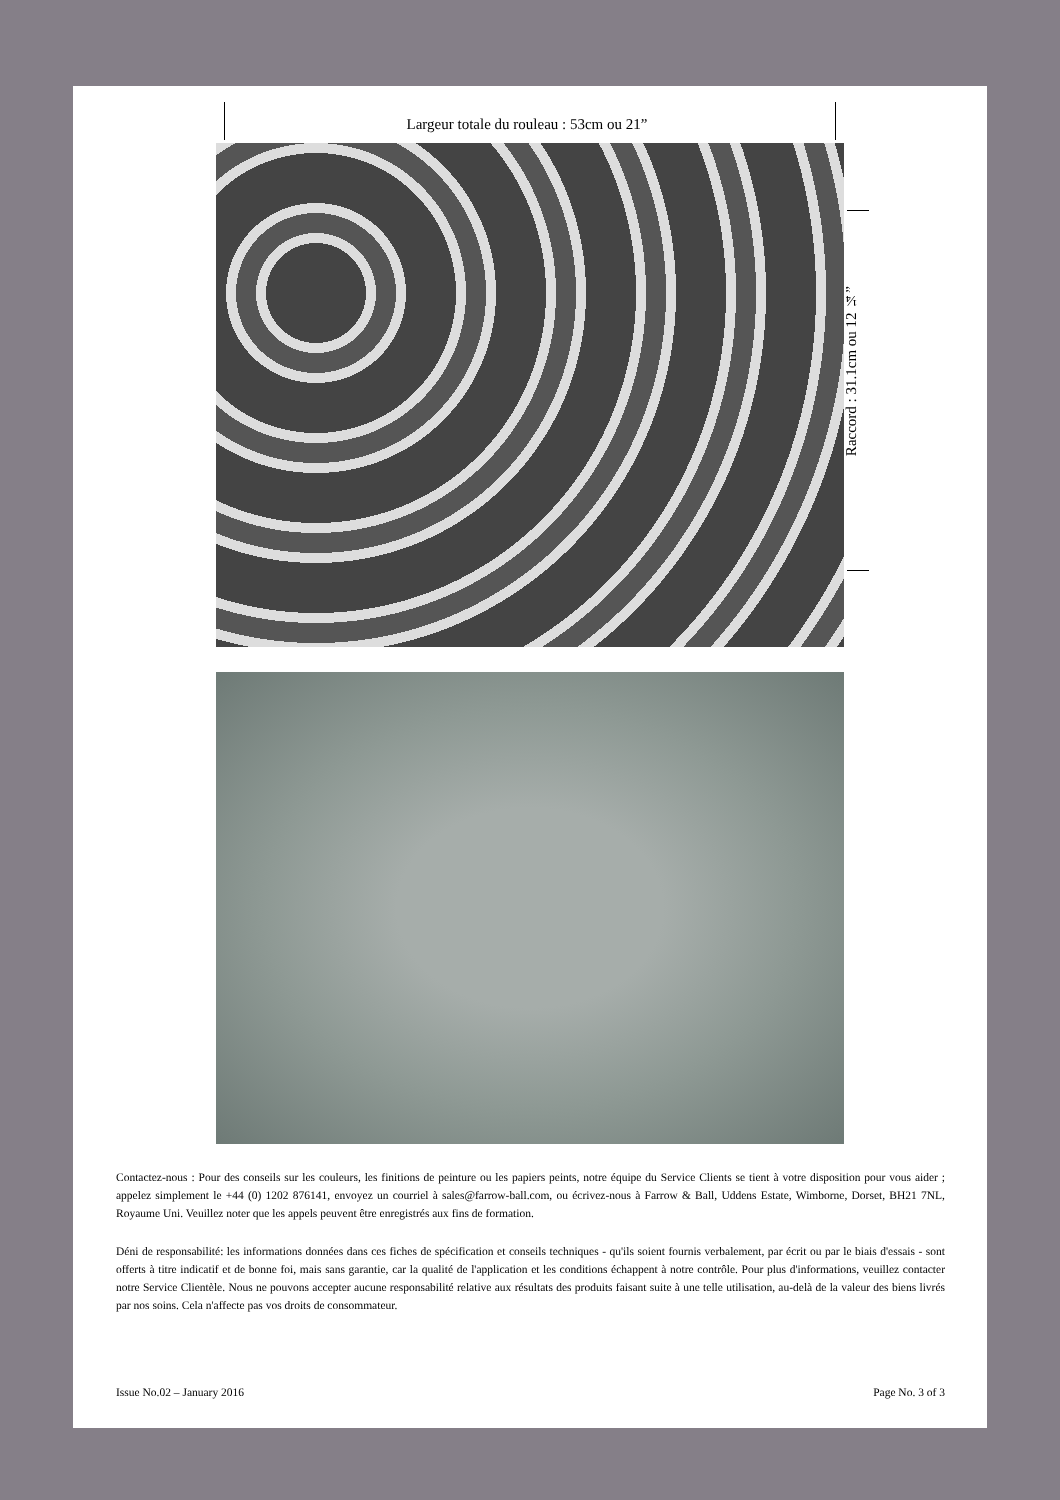Largeur totale du rouleau : 53cm ou 21”
Raccord : 31.1cm ou 12 ¼”
Contactez-nous : Pour des conseils sur les couleurs, les finitions de peinture ou les papiers peints, notre équipe du Service Clients se tient à votre disposition pour vous aider ; appelez simplement le +44 (0) 1202 876141, envoyez un courriel à sales@farrow-ball.com, ou écrivez-nous à Farrow & Ball, Uddens Estate, Wimborne, Dorset, BH21 7NL, Royaume Uni. Veuillez noter que les appels peuvent être enregistrés aux fins de formation.
Déni de responsabilité: les informations données dans ces fiches de spécification et conseils techniques - qu'ils soient fournis verbalement, par écrit ou par le biais d'essais - sont offerts à titre indicatif et de bonne foi, mais sans garantie, car la qualité de l'application et les conditions échappent à notre contrôle. Pour plus d'informations, veuillez contacter notre Service Clientèle. Nous ne pouvons accepter aucune responsabilité relative aux résultats des produits faisant suite à une telle utilisation, au-delà de la valeur des biens livrés par nos soins. Cela n'affecte pas vos droits de consommateur.
Issue No.02 – January 2016 Page No. 3 of 3